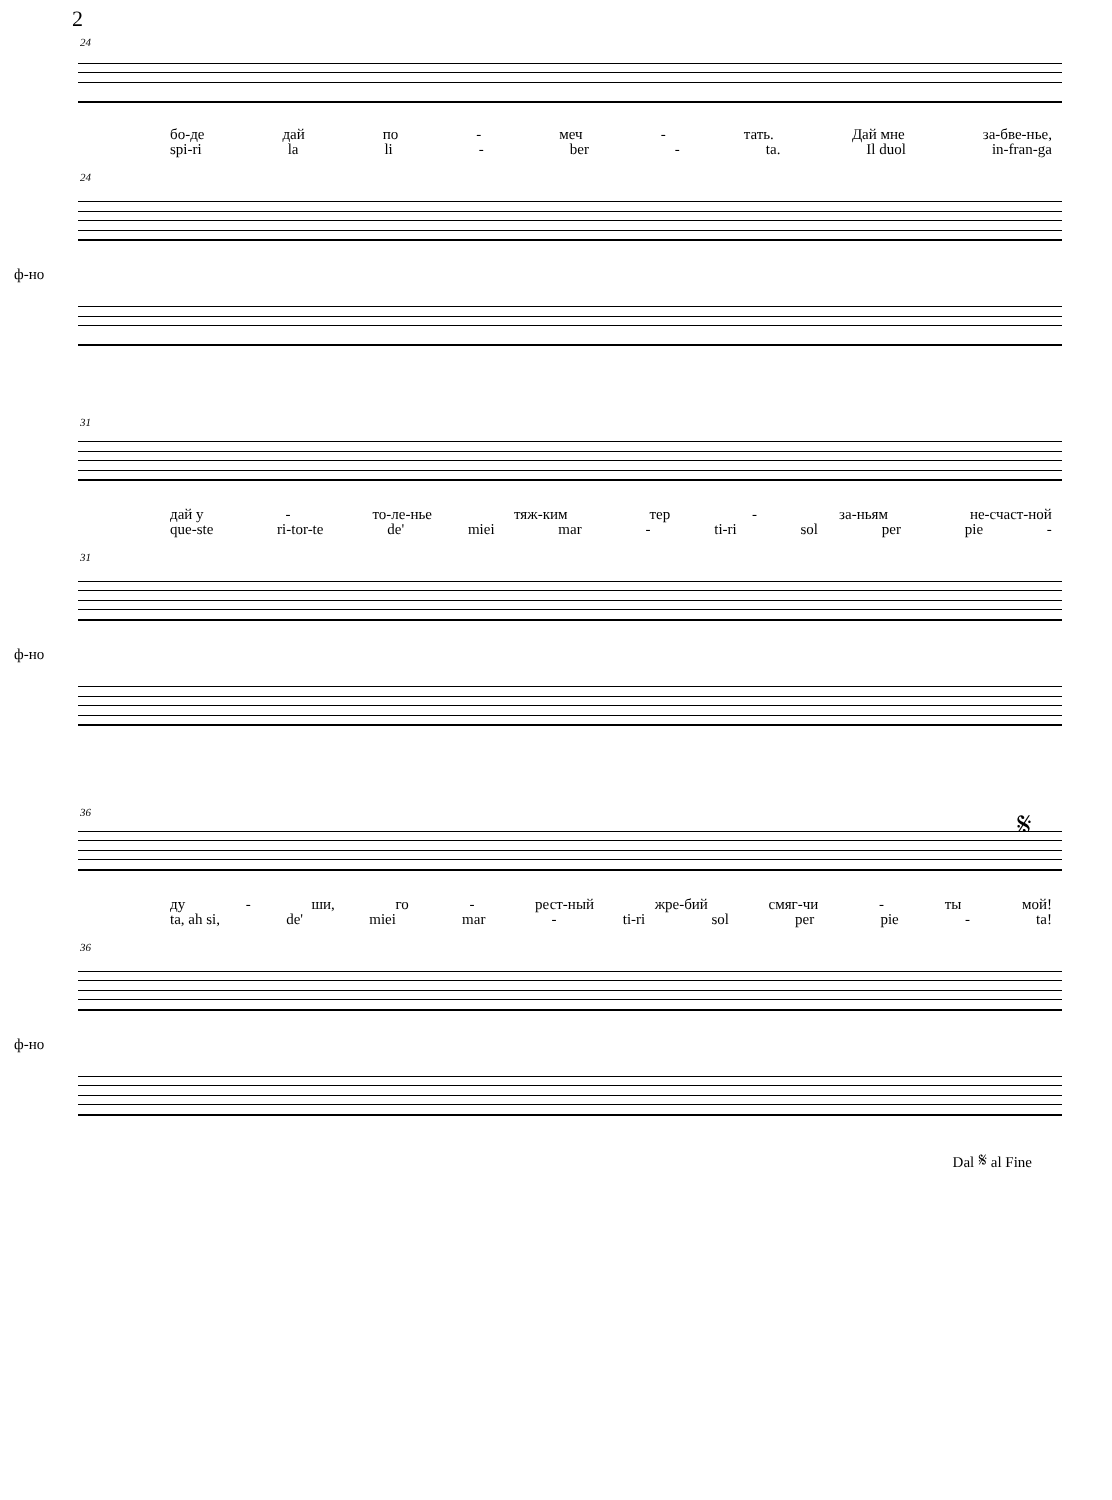2
24
бо-де дай по - меч - тать. Дай мне за-бве-нье,
spi-ri la li - ber - ta. Il duol in-fran-ga
24
ф-но
31
дай у - то-ле-нье тяж-ким тер - за-ньям не-счаст-ной
que-ste ri-tor-te de' miei mar - ti-ri sol per pie -
31
ф-но
𝄋 36
ду - ши, го - рест-ный жре-бий смяг-чи - ты мой!
ta, ah si, de' miei mar - ti-ri sol per pie - ta!
36
ф-но
Dal 𝄋 al Fine